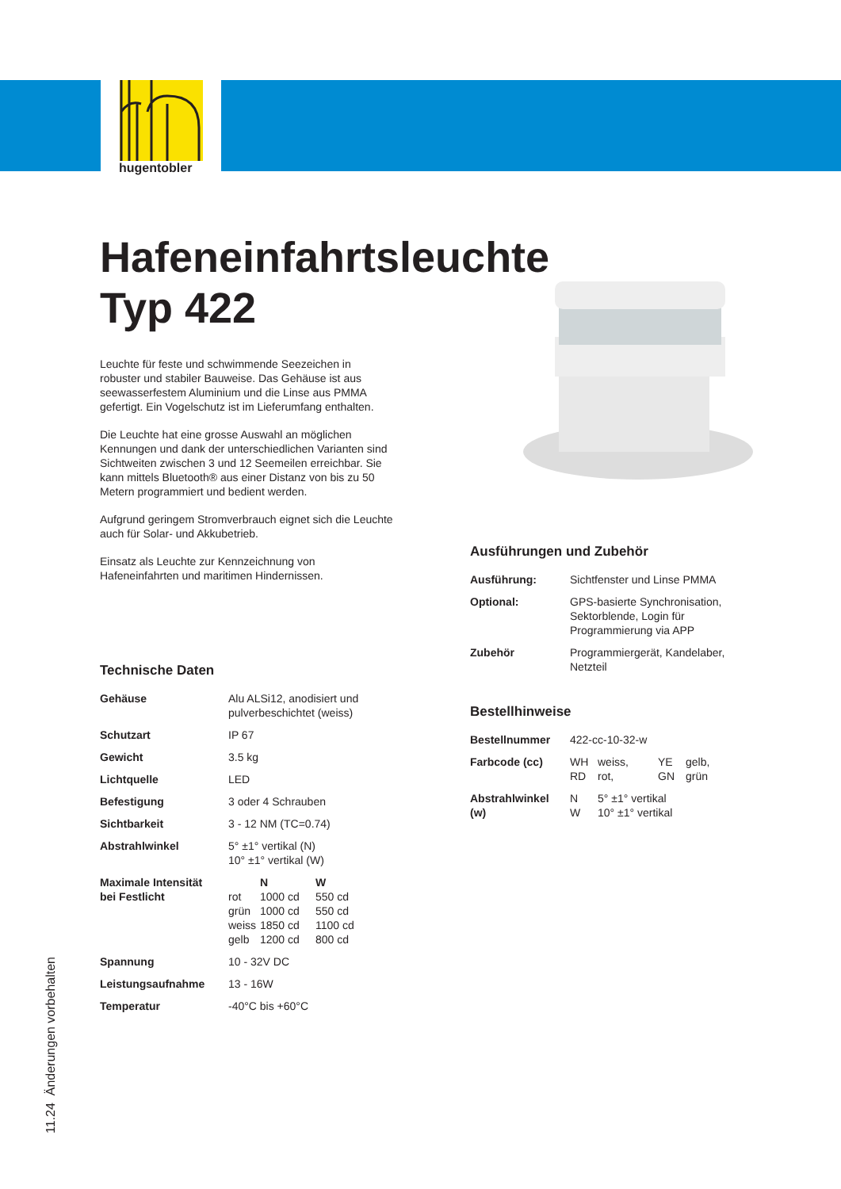hugentobler
Hafeneinfahrtsleuchte
Typ 422
Leuchte für feste und schwimmende Seezeichen in robuster und stabiler Bauweise. Das Gehäuse ist aus seewasserfestem Aluminium und die Linse aus PMMA gefertigt. Ein Vogelschutz ist im Lieferumfang enthalten.
Die Leuchte hat eine grosse Auswahl an möglichen Kennungen und dank der unterschiedlichen Varianten sind Sichtweiten zwischen 3 und 12 Seemeilen erreichbar. Sie kann mittels Bluetooth® aus einer Distanz von bis zu 50 Metern programmiert und bedient werden.
Aufgrund geringem Stromverbrauch eignet sich die Leuchte auch für Solar- und Akkubetrieb.
Einsatz als Leuchte zur Kennzeichnung von Hafeneinfahrten und maritimen Hindernissen.
Technische Daten
| Gehäuse | Alu ALSi12, anodisiert und pulverbeschichtet (weiss) | | |
| Schutzart | IP 67 | | |
| Gewicht | 3.5 kg | | |
| Lichtquelle | LED | | |
| Befestigung | 3 oder 4 Schrauben | | |
| Sichtbarkeit | 3 - 12 NM (TC=0.74) | | |
| Abstrahlwinkel | 5° ±1° vertikal (N) 10° ±1° vertikal (W) | | |
| Maximale Intensität bei Festlicht | rot grün weiss gelb | N 1000 cd 1000 cd 1850 cd 1200 cd | W 550 cd 550 cd 1100 cd 800 cd |
| Spannung | 10 - 32V DC | | |
| Leistungsaufnahme | 13 - 16W | | |
| Temperatur | -40°C bis +60°C | | |
Ausführungen und Zubehör
| Ausführung: | Sichtfenster und Linse PMMA |
| Optional: | GPS-basierte Synchronisation, Sektorblende, Login für Programmierung via APP |
| Zubehör | Programmiergerät, Kandelaber, Netzteil |
Bestellhinweise
| Bestellnummer | 422-cc-10-32-w | | | |
| Farbcode (cc) | WH RD | weiss, rot, | YE GN | gelb, grün |
| Abstrahlwinkel (w) | N W | 5° ±1° vertikal 10° ±1° vertikal | | |
11.24 Änderungen vorbehalten